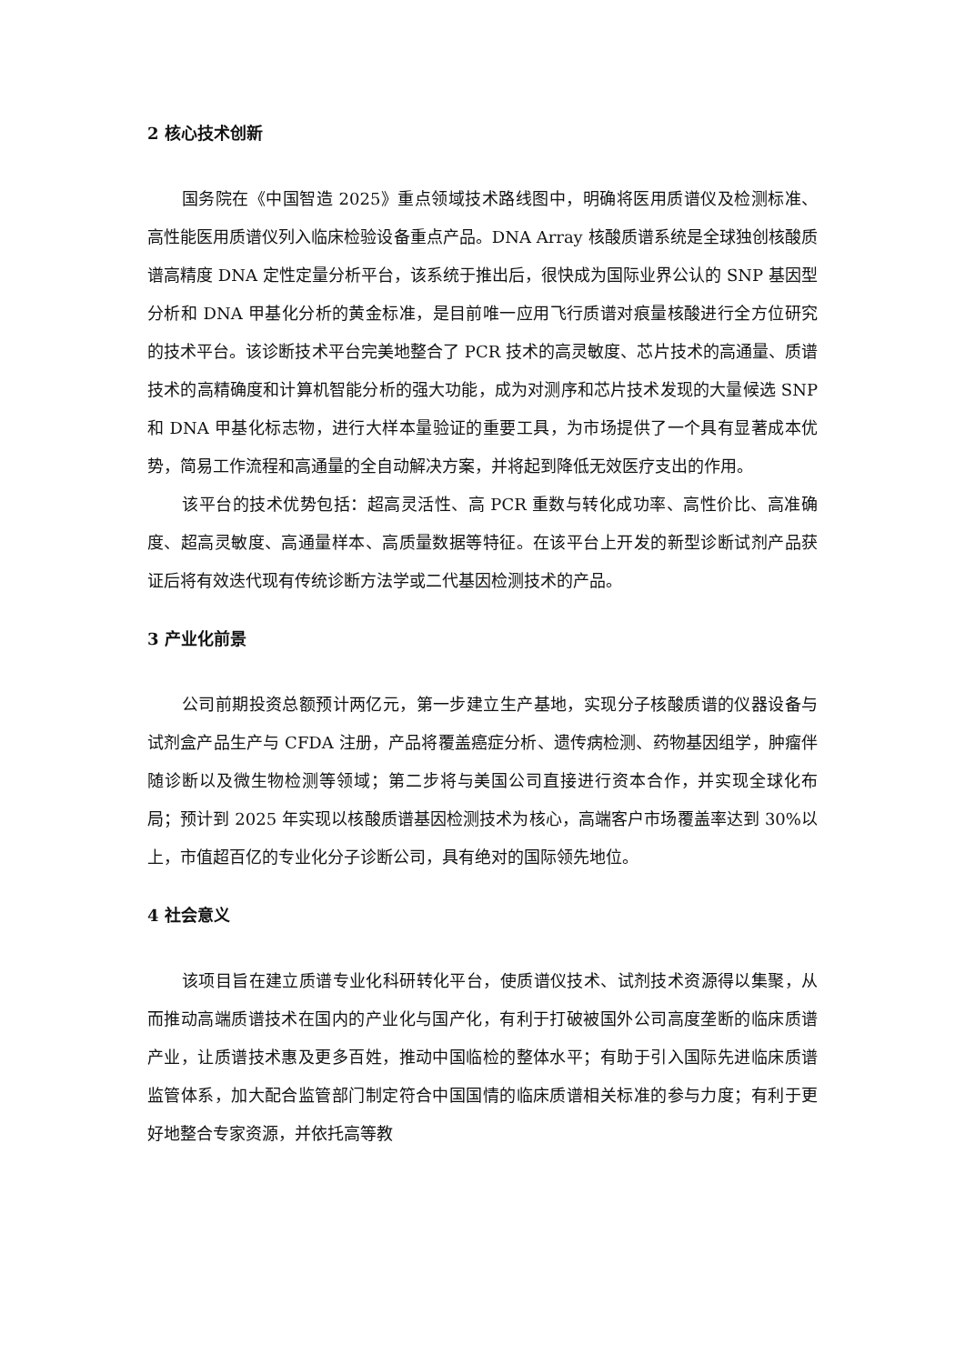2 核心技术创新
国务院在《中国智造 2025》重点领域技术路线图中，明确将医用质谱仪及检测标准、高性能医用质谱仪列入临床检验设备重点产品。DNA Array 核酸质谱系统是全球独创核酸质谱高精度 DNA 定性定量分析平台，该系统于推出后，很快成为国际业界公认的 SNP 基因型分析和 DNA 甲基化分析的黄金标准，是目前唯一应用飞行质谱对痕量核酸进行全方位研究的技术平台。该诊断技术平台完美地整合了 PCR 技术的高灵敏度、芯片技术的高通量、质谱技术的高精确度和计算机智能分析的强大功能，成为对测序和芯片技术发现的大量候选 SNP 和 DNA 甲基化标志物，进行大样本量验证的重要工具，为市场提供了一个具有显著成本优势，简易工作流程和高通量的全自动解决方案，并将起到降低无效医疗支出的作用。
该平台的技术优势包括：超高灵活性、高 PCR 重数与转化成功率、高性价比、高准确度、超高灵敏度、高通量样本、高质量数据等特征。在该平台上开发的新型诊断试剂产品获证后将有效迭代现有传统诊断方法学或二代基因检测技术的产品。
3 产业化前景
公司前期投资总额预计两亿元，第一步建立生产基地，实现分子核酸质谱的仪器设备与试剂盒产品生产与 CFDA 注册，产品将覆盖癌症分析、遗传病检测、药物基因组学，肿瘤伴随诊断以及微生物检测等领域；第二步将与美国公司直接进行资本合作，并实现全球化布局；预计到 2025 年实现以核酸质谱基因检测技术为核心，高端客户市场覆盖率达到 30%以上，市值超百亿的专业化分子诊断公司，具有绝对的国际领先地位。
4 社会意义
该项目旨在建立质谱专业化科研转化平台，使质谱仪技术、试剂技术资源得以集聚，从而推动高端质谱技术在国内的产业化与国产化，有利于打破被国外公司高度垄断的临床质谱产业，让质谱技术惠及更多百姓，推动中国临检的整体水平；有助于引入国际先进临床质谱监管体系，加大配合监管部门制定符合中国国情的临床质谱相关标准的参与力度；有利于更好地整合专家资源，并依托高等教